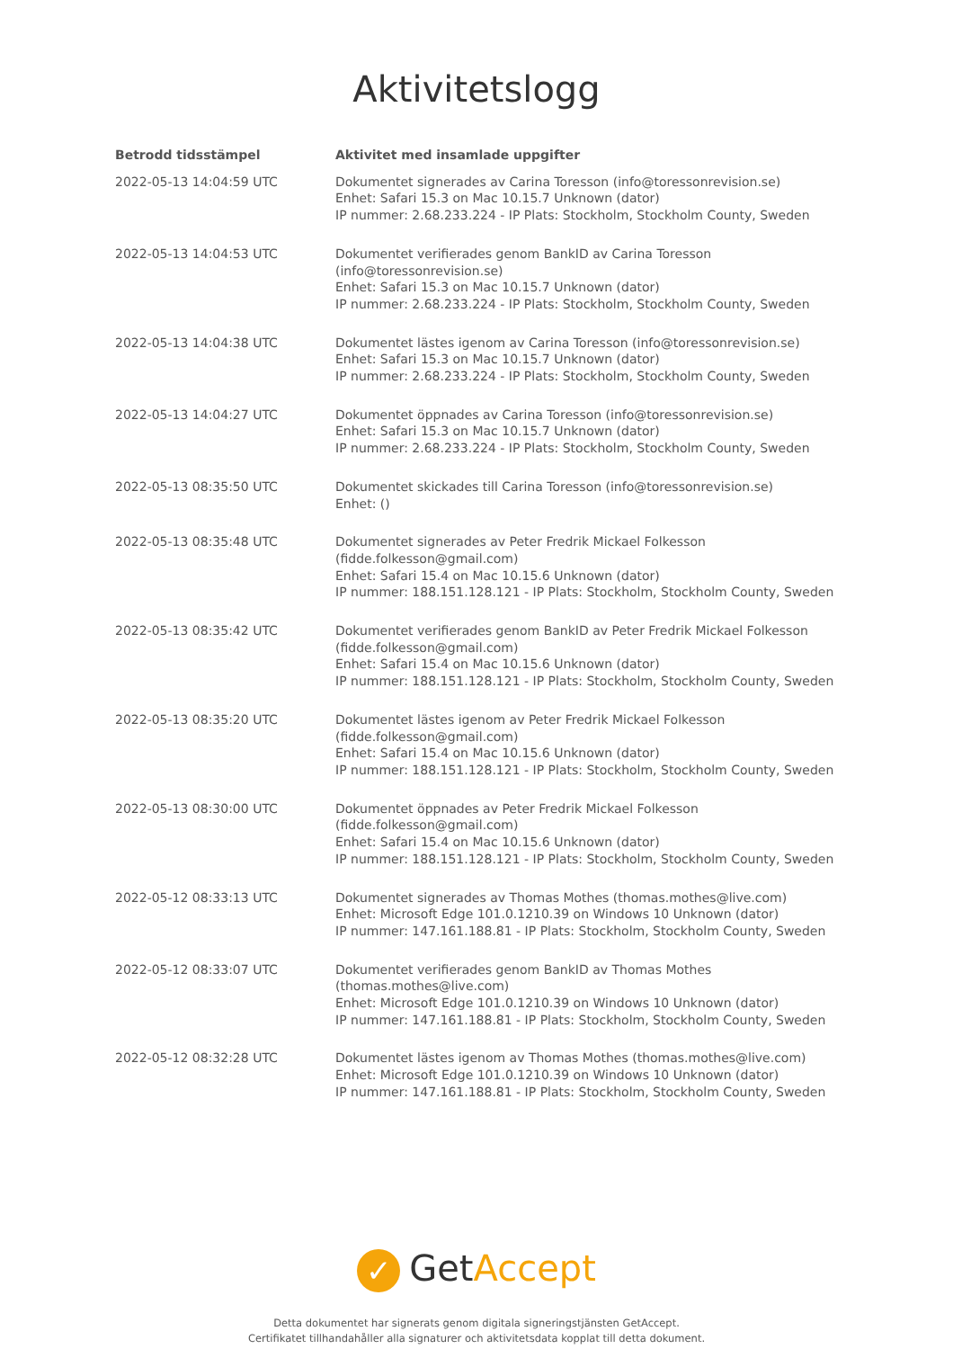Aktivitetslogg
| Betrodd tidsstämpel | Aktivitet med insamlade uppgifter |
| --- | --- |
| 2022-05-13 14:04:59 UTC | Dokumentet signerades av Carina Toresson (info@toressonrevision.se) Enhet: Safari 15.3 on Mac 10.15.7 Unknown (dator) IP nummer: 2.68.233.224 - IP Plats: Stockholm, Stockholm County, Sweden |
| 2022-05-13 14:04:53 UTC | Dokumentet verifierades genom BankID av Carina Toresson (info@toressonrevision.se) Enhet: Safari 15.3 on Mac 10.15.7 Unknown (dator) IP nummer: 2.68.233.224 - IP Plats: Stockholm, Stockholm County, Sweden |
| 2022-05-13 14:04:38 UTC | Dokumentet lästes igenom av Carina Toresson (info@toressonrevision.se) Enhet: Safari 15.3 on Mac 10.15.7 Unknown (dator) IP nummer: 2.68.233.224 - IP Plats: Stockholm, Stockholm County, Sweden |
| 2022-05-13 14:04:27 UTC | Dokumentet öppnades av Carina Toresson (info@toressonrevision.se) Enhet: Safari 15.3 on Mac 10.15.7 Unknown (dator) IP nummer: 2.68.233.224 - IP Plats: Stockholm, Stockholm County, Sweden |
| 2022-05-13 08:35:50 UTC | Dokumentet skickades till Carina Toresson (info@toressonrevision.se) Enhet: () |
| 2022-05-13 08:35:48 UTC | Dokumentet signerades av Peter Fredrik Mickael Folkesson (fidde.folkesson@gmail.com) Enhet: Safari 15.4 on Mac 10.15.6 Unknown (dator) IP nummer: 188.151.128.121 - IP Plats: Stockholm, Stockholm County, Sweden |
| 2022-05-13 08:35:42 UTC | Dokumentet verifierades genom BankID av Peter Fredrik Mickael Folkesson (fidde.folkesson@gmail.com) Enhet: Safari 15.4 on Mac 10.15.6 Unknown (dator) IP nummer: 188.151.128.121 - IP Plats: Stockholm, Stockholm County, Sweden |
| 2022-05-13 08:35:20 UTC | Dokumentet lästes igenom av Peter Fredrik Mickael Folkesson (fidde.folkesson@gmail.com) Enhet: Safari 15.4 on Mac 10.15.6 Unknown (dator) IP nummer: 188.151.128.121 - IP Plats: Stockholm, Stockholm County, Sweden |
| 2022-05-13 08:30:00 UTC | Dokumentet öppnades av Peter Fredrik Mickael Folkesson (fidde.folkesson@gmail.com) Enhet: Safari 15.4 on Mac 10.15.6 Unknown (dator) IP nummer: 188.151.128.121 - IP Plats: Stockholm, Stockholm County, Sweden |
| 2022-05-12 08:33:13 UTC | Dokumentet signerades av Thomas Mothes (thomas.mothes@live.com) Enhet: Microsoft Edge 101.0.1210.39 on Windows 10 Unknown (dator) IP nummer: 147.161.188.81 - IP Plats: Stockholm, Stockholm County, Sweden |
| 2022-05-12 08:33:07 UTC | Dokumentet verifierades genom BankID av Thomas Mothes (thomas.mothes@live.com) Enhet: Microsoft Edge 101.0.1210.39 on Windows 10 Unknown (dator) IP nummer: 147.161.188.81 - IP Plats: Stockholm, Stockholm County, Sweden |
| 2022-05-12 08:32:28 UTC | Dokumentet lästes igenom av Thomas Mothes (thomas.mothes@live.com) Enhet: Microsoft Edge 101.0.1210.39 on Windows 10 Unknown (dator) IP nummer: 147.161.188.81 - IP Plats: Stockholm, Stockholm County, Sweden |
✓ GetAccept
Detta dokumentet har signerats genom digitala signeringstjänsten GetAccept.
Certifikatet tillhandahåller alla signaturer och aktivitetsdata kopplat till detta dokument.